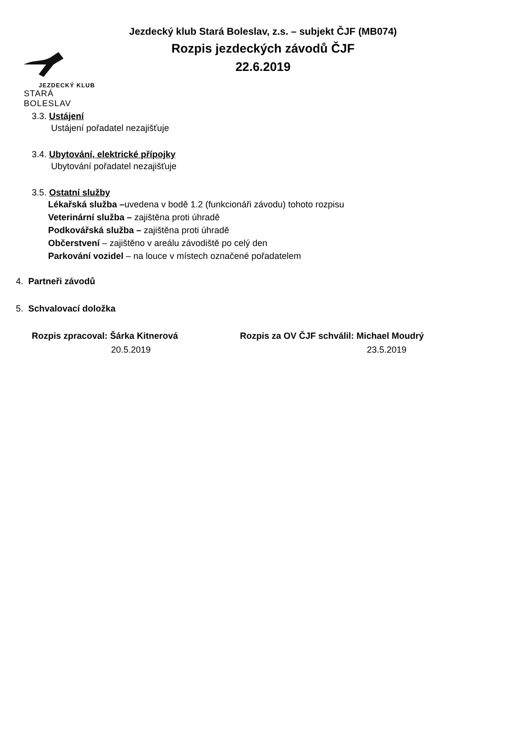JEZDECKÝ KLUB
STARÁ BOLESLAV
Jezdecký klub Stará Boleslav, z.s. – subjekt ČJF (MB074)
Rozpis jezdeckých závodů ČJF
22.6.2019
3.3. Ustájení
Ustájení pořadatel nezajišťuje
3.4. Ubytování, elektrické přípojky
Ubytování pořadatel nezajišťuje
3.5. Ostatní služby
Lékařská služba –uvedena v bodě 1.2 (funkcionáři závodu) tohoto rozpisu
Veterinární služba – zajištěna proti úhradě
Podkovářská služba – zajištěna proti úhradě
Občerstvení – zajištěno v areálu závodiště po celý den
Parkování vozidel – na louce v místech označené pořadatelem
4. Partneři závodů
5. Schvalovací doložka
Rozpis zpracoval: Šárka Kitnerová
20.5.2019
Rozpis za OV ČJF schválil: Michael Moudrý
23.5.2019